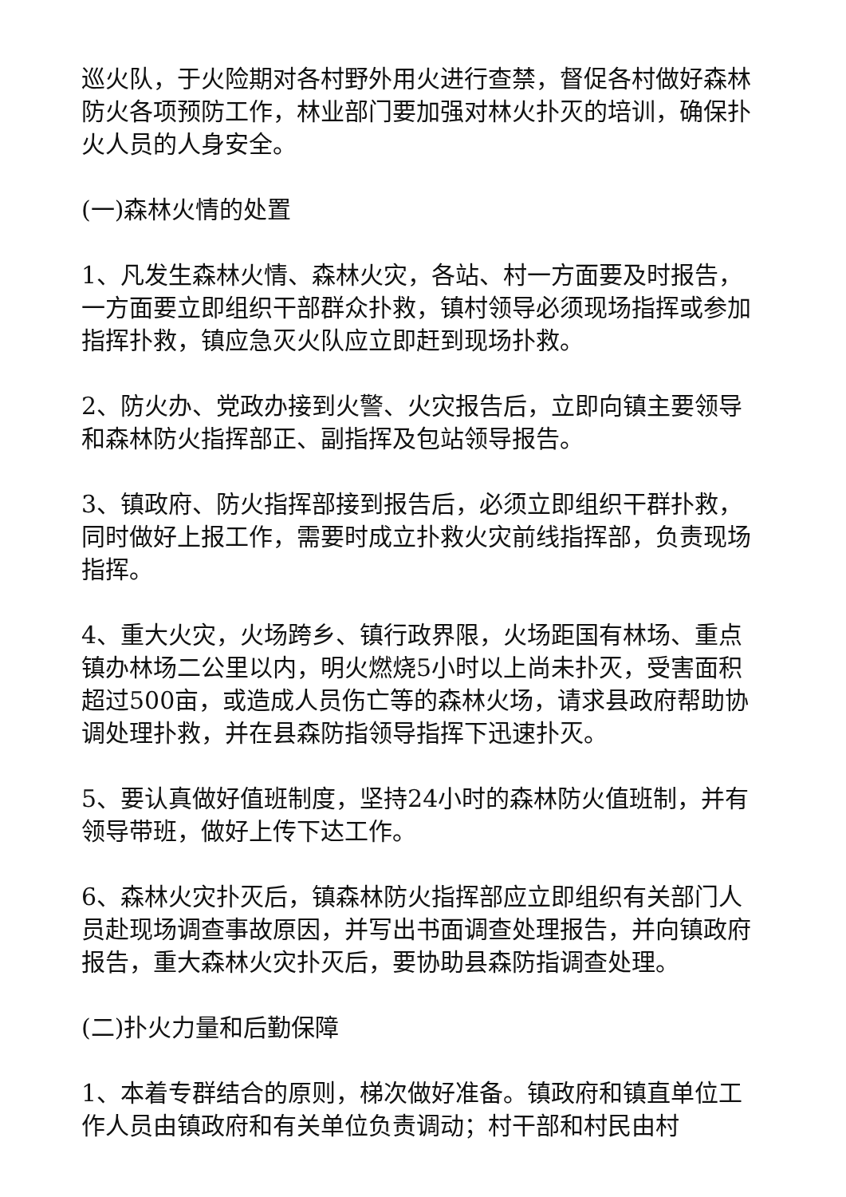巡火队，于火险期对各村野外用火进行查禁，督促各村做好森林防火各项预防工作，林业部门要加强对林火扑灭的培训，确保扑火人员的人身安全。
(一)森林火情的处置
1、凡发生森林火情、森林火灾，各站、村一方面要及时报告，一方面要立即组织干部群众扑救，镇村领导必须现场指挥或参加指挥扑救，镇应急灭火队应立即赶到现场扑救。
2、防火办、党政办接到火警、火灾报告后，立即向镇主要领导和森林防火指挥部正、副指挥及包站领导报告。
3、镇政府、防火指挥部接到报告后，必须立即组织干群扑救，同时做好上报工作，需要时成立扑救火灾前线指挥部，负责现场指挥。
4、重大火灾，火场跨乡、镇行政界限，火场距国有林场、重点镇办林场二公里以内，明火燃烧5小时以上尚未扑灭，受害面积超过500亩，或造成人员伤亡等的森林火场，请求县政府帮助协调处理扑救，并在县森防指领导指挥下迅速扑灭。
5、要认真做好值班制度，坚持24小时的森林防火值班制，并有领导带班，做好上传下达工作。
6、森林火灾扑灭后，镇森林防火指挥部应立即组织有关部门人员赴现场调查事故原因，并写出书面调查处理报告，并向镇政府报告，重大森林火灾扑灭后，要协助县森防指调查处理。
(二)扑火力量和后勤保障
1、本着专群结合的原则，梯次做好准备。镇政府和镇直单位工作人员由镇政府和有关单位负责调动；村干部和村民由村